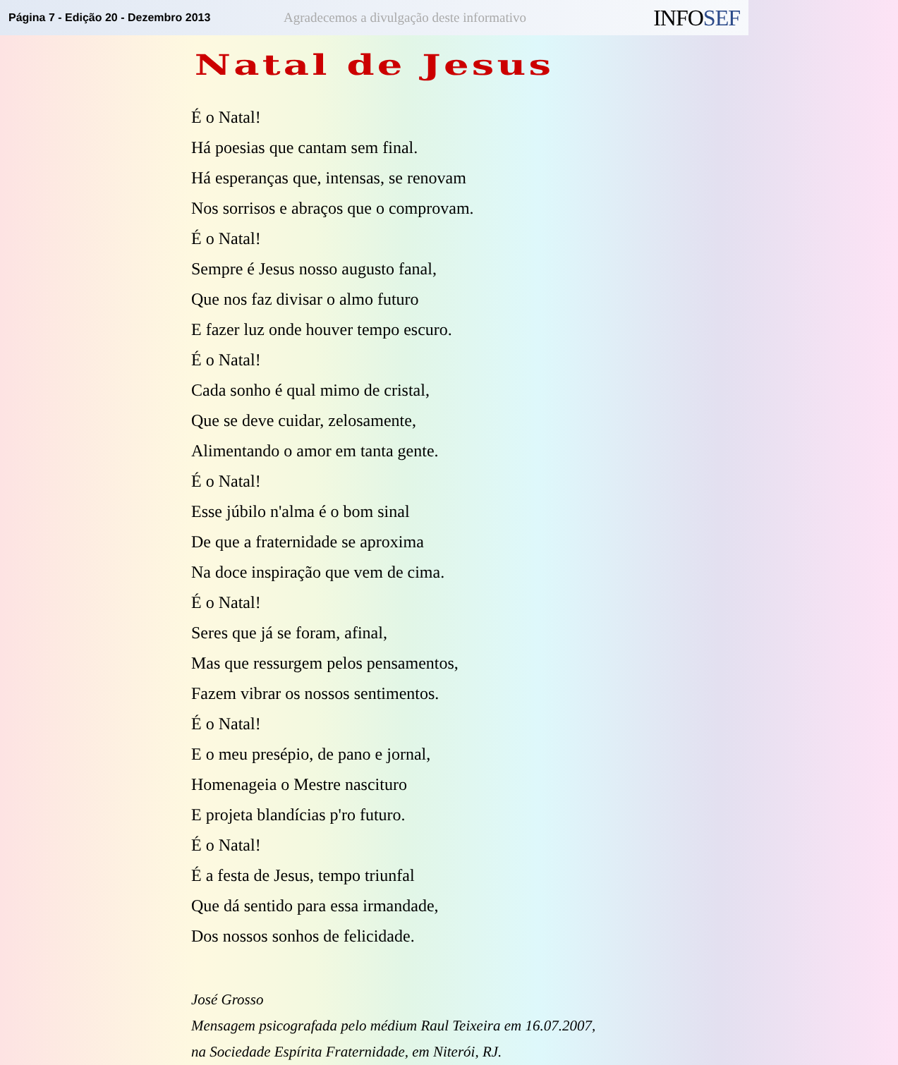Página 7 - Edição 20 - Dezembro 2013
Agradecemos a divulgação deste informativo
INFOSEF
Natal de Jesus
É o Natal!
Há poesias que cantam sem final.
Há esperanças que, intensas, se renovam
Nos sorrisos e abraços que o comprovam.
É o Natal!
Sempre é Jesus nosso augusto fanal,
Que nos faz divisar o almo futuro
E fazer luz onde houver tempo escuro.
É o Natal!
Cada sonho é qual mimo de cristal,
Que se deve cuidar, zelosamente,
Alimentando o amor em tanta gente.
É o Natal!
Esse júbilo n'alma é o bom sinal
De que a fraternidade se aproxima
Na doce inspiração que vem de cima.
É o Natal!
Seres que já se foram, afinal,
Mas que ressurgem pelos pensamentos,
Fazem vibrar os nossos sentimentos.
É o Natal!
E o meu presépio, de pano e jornal,
Homenageia o Mestre nascituro
E projeta blandícias p'ro futuro.
É o Natal!
É a festa de Jesus, tempo triunfal
Que dá sentido para essa irmandade,
Dos nossos sonhos de felicidade.
José Grosso
Mensagem psicografada pelo médium Raul Teixeira em 16.07.2007,
na Sociedade Espírita Fraternidade, em Niterói, RJ.